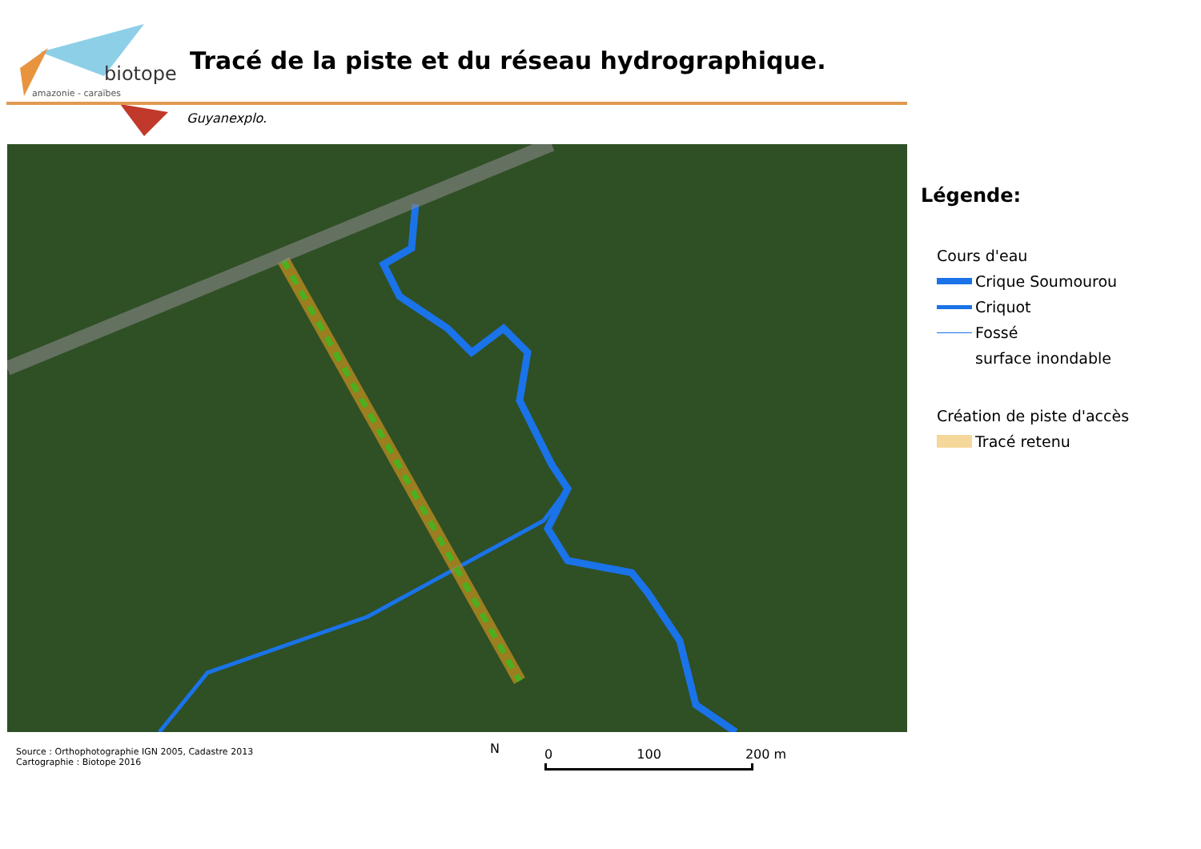biotope
amazonie - caraïbes
Tracé de la piste et du réseau hydrographique.
Guyanexplo.
Légende:
Cours d'eau
Crique Soumourou
Criquot
Fossé
surface inondable
Création de piste d'accès
Tracé retenu
Source : Orthophotographie IGN 2005, Cadastre 2013
Cartographie : Biotope 2016
0 100 200 m
N